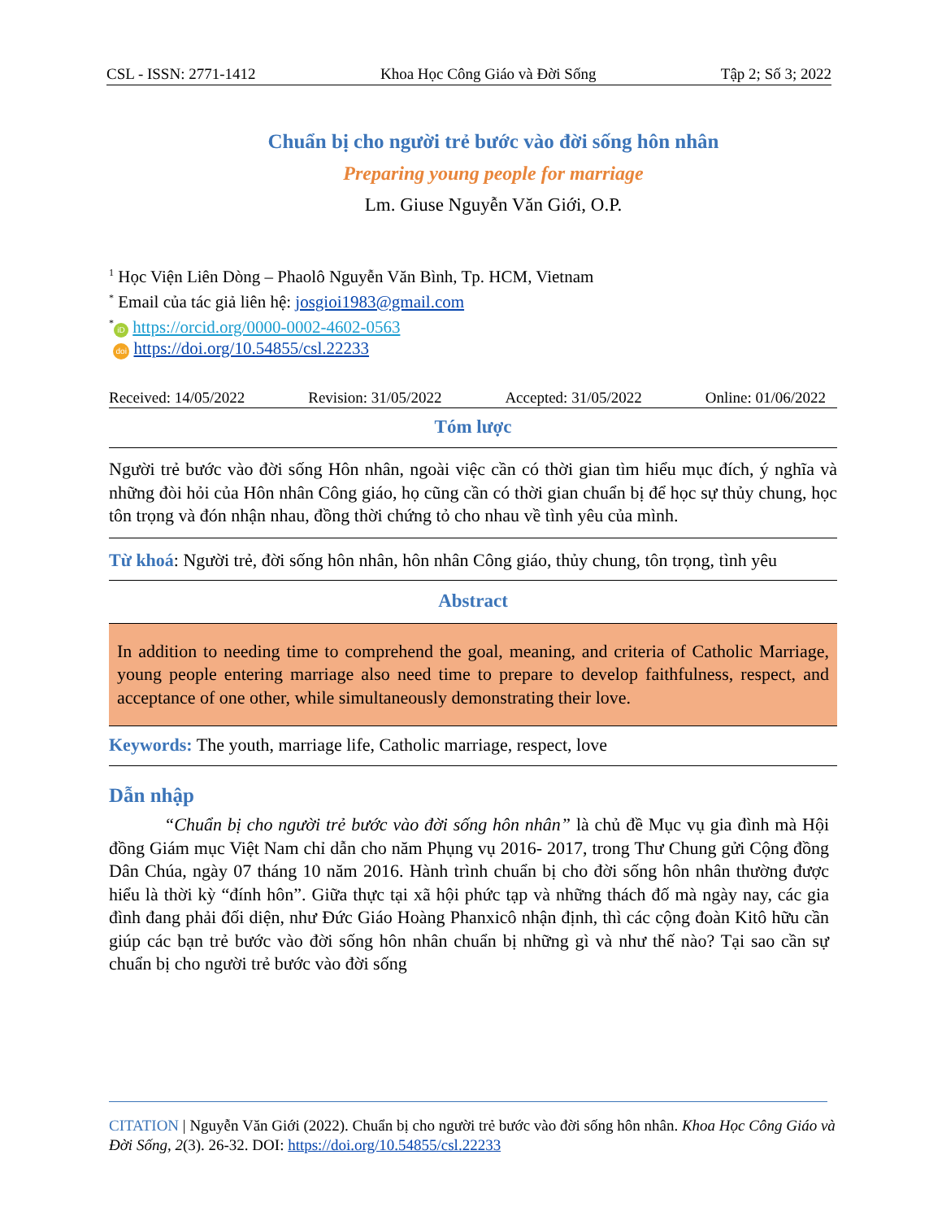CSL - ISSN: 2771-1412 Khoa Học Công Giáo và Đời Sống Tập 2; Số 3; 2022
Chuẩn bị cho người trẻ bước vào đời sống hôn nhân
Preparing young people for marriage
Lm. Giuse Nguyễn Văn Giới, O.P.
<sup>1</sup> Học Viện Liên Dòng – Phaolô Nguyễn Văn Bình, Tp. HCM, Vietnam
<sup>*</sup> Email của tác giả liên hệ: josgioi1983@gmail.com
<sup>*</sup> iD https://orcid.org/0000-0002-4602-0563
doi https://doi.org/10.54855/csl.22233
Received: 14/05/2022 Revision: 31/05/2022 Accepted: 31/05/2022 Online: 01/06/2022
Tóm lược
Người trẻ bước vào đời sống Hôn nhân, ngoài việc cần có thời gian tìm hiểu mục đích, ý nghĩa và những đòi hỏi của Hôn nhân Công giáo, họ cũng cần có thời gian chuẩn bị để học sự thủy chung, học tôn trọng và đón nhận nhau, đồng thời chứng tỏ cho nhau về tình yêu của mình.
Từ khoá: Người trẻ, đời sống hôn nhân, hôn nhân Công giáo, thủy chung, tôn trọng, tình yêu
Abstract
In addition to needing time to comprehend the goal, meaning, and criteria of Catholic Marriage, young people entering marriage also need time to prepare to develop faithfulness, respect, and acceptance of one other, while simultaneously demonstrating their love.
Keywords: The youth, marriage life, Catholic marriage, respect, love
Dẫn nhập
“Chuẩn bị cho người trẻ bước vào đời sống hôn nhân” là chủ đề Mục vụ gia đình mà Hội đồng Giám mục Việt Nam chỉ dẫn cho năm Phụng vụ 2016- 2017, trong Thư Chung gửi Cộng đồng Dân Chúa, ngày 07 tháng 10 năm 2016. Hành trình chuẩn bị cho đời sống hôn nhân thường được hiểu là thời kỳ “đính hôn”. Giữa thực tại xã hội phức tạp và những thách đố mà ngày nay, các gia đình đang phải đối diện, như Đức Giáo Hoàng Phanxicô nhận định, thì các cộng đoàn Kitô hữu cần giúp các bạn trẻ bước vào đời sống hôn nhân chuẩn bị những gì và như thế nào? Tại sao cần sự chuẩn bị cho người trẻ bước vào đời sống
CITATION | Nguyễn Văn Giới (2022). Chuẩn bị cho người trẻ bước vào đời sống hôn nhân. Khoa Học Công Giáo và Đời Sống, 2(3). 26-32. DOI: https://doi.org/10.54855/csl.22233